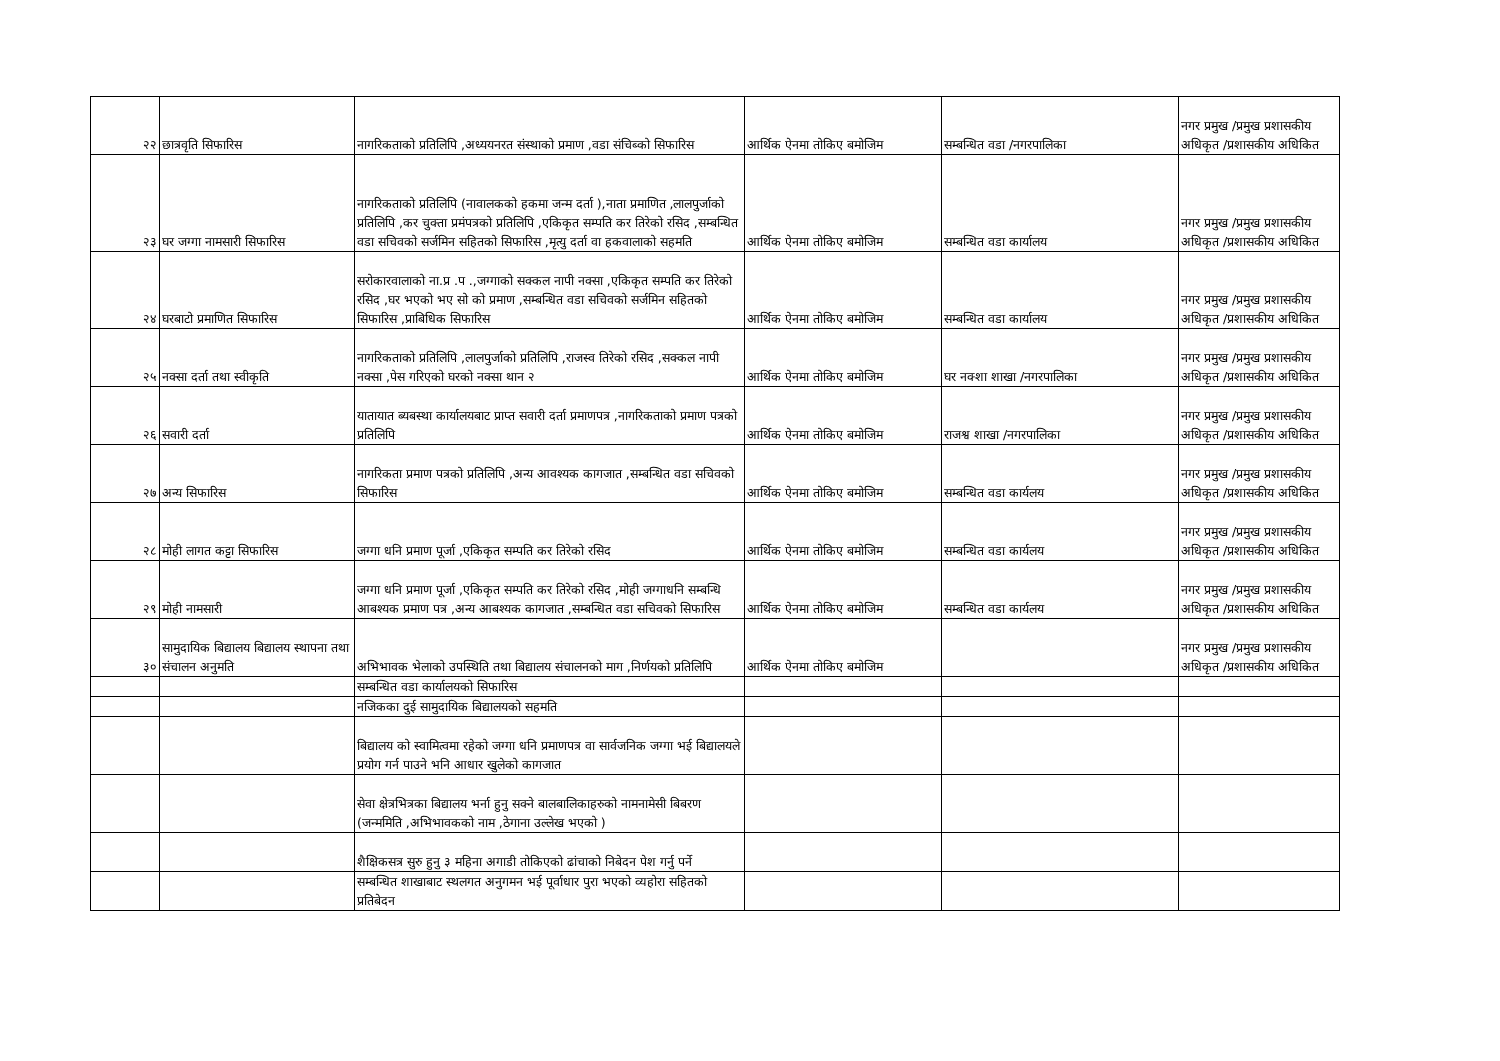| २२ | छात्रवृति सिफारिस | नागरिकताको प्रतिलिपि ,अध्ययनरत संस्थाको प्रमाण ,वडा संचिब्को सिफारिस | आर्थिक ऐनमा तोकिए बमोजिम | सम्बन्धित वडा /नगरपालिका | नगर प्रमुख /प्रमुख प्रशासकीय अधिकृत /प्रशासकीय अधिकित |
| २३ | घर जग्गा नामसारी सिफारिस | नागरिकताको प्रतिलिपि (नावालकको हकमा जन्म दर्ता ),नाता प्रमाणित ,लालपुर्जाको प्रतिलिपि ,कर चुक्ता प्रमंपत्रको प्रतिलिपि ,एकिकृत सम्पति कर तिरेको रसिद ,सम्बन्धित वडा सचिवको सर्जमिन सहितको सिफारिस ,मृत्यु दर्ता वा हकवालाको सहमति | आर्थिक ऐनमा तोकिए बमोजिम | सम्बन्धित वडा कार्यालय | नगर प्रमुख /प्रमुख प्रशासकीय अधिकृत /प्रशासकीय अधिकित |
| २४ | घरबाटो प्रमाणित सिफारिस | सरोकारवालाको ना.प्र .प .,जग्गाको सक्कल नापी नक्सा ,एकिकृत सम्पति कर तिरेको रसिद ,घर भएको भए सो को प्रमाण ,सम्बन्धित वडा सचिवको सर्जमिन सहितको सिफारिस ,प्राबिधिक सिफारिस | आर्थिक ऐनमा तोकिए बमोजिम | सम्बन्धित वडा कार्यालय | नगर प्रमुख /प्रमुख प्रशासकीय अधिकृत /प्रशासकीय अधिकित |
| २५ | नक्सा दर्ता तथा स्वीकृति | नागरिकताको प्रतिलिपि ,लालपुर्जाको प्रतिलिपि ,राजस्व तिरेको रसिद ,सक्कल नापी नक्सा ,पेस गरिएको घरको नक्सा थान २ | आर्थिक ऐनमा तोकिए बमोजिम | घर नक्शा शाखा /नगरपालिका | नगर प्रमुख /प्रमुख प्रशासकीय अधिकृत /प्रशासकीय अधिकित |
| २६ | सवारी दर्ता | यातायात ब्यबस्था कार्यालयबाट प्राप्त सवारी दर्ता प्रमाणपत्र ,नागरिकताको प्रमाण पत्रको प्रतिलिपि | आर्थिक ऐनमा तोकिए बमोजिम | राजश्व शाखा /नगरपालिका | नगर प्रमुख /प्रमुख प्रशासकीय अधिकृत /प्रशासकीय अधिकित |
| २७ | अन्य सिफारिस | नागरिकता प्रमाण पत्रको प्रतिलिपि ,अन्य आवश्यक कागजात ,सम्बन्धित वडा सचिवको सिफारिस | आर्थिक ऐनमा तोकिए बमोजिम | सम्बन्धित वडा कार्यलय | नगर प्रमुख /प्रमुख प्रशासकीय अधिकृत /प्रशासकीय अधिकित |
| २८ | मोही लागत कट्टा सिफारिस | जग्गा धनि प्रमाण पूर्जा ,एकिकृत सम्पति कर तिरेको रसिद | आर्थिक ऐनमा तोकिए बमोजिम | सम्बन्धित वडा कार्यलय | नगर प्रमुख /प्रमुख प्रशासकीय अधिकृत /प्रशासकीय अधिकित |
| २९ | मोही नामसारी | जग्गा धनि प्रमाण पूर्जा ,एकिकृत सम्पति कर तिरेको रसिद ,मोही जग्गाधनि सम्बन्धि आबश्यक प्रमाण पत्र ,अन्य आबश्यक कागजात ,सम्बन्धित वडा सचिवको सिफारिस | आर्थिक ऐनमा तोकिए बमोजिम | सम्बन्धित वडा कार्यलय | नगर प्रमुख /प्रमुख प्रशासकीय अधिकृत /प्रशासकीय अधिकित |
| ३० | सामुदायिक बिद्यालय बिद्यालय स्थापना तथा संचालन अनुमति | अभिभावक भेलाको उपस्थिति तथा बिद्यालय संचालनको माग ,निर्णयको प्रतिलिपि | आर्थिक ऐनमा तोकिए बमोजिम | | नगर प्रमुख /प्रमुख प्रशासकीय अधिकृत /प्रशासकीय अधिकित |
| | | सम्बन्धित वडा कार्यालयको सिफारिस | | | |
| | | नजिकका दुई सामुदायिक बिद्यालयको सहमति | | | |
| | | बिद्यालय को स्वामित्वमा रहेको जग्गा धनि प्रमाणपत्र वा सार्वजनिक जग्गा भई बिद्यालयले प्रयोग गर्न पाउने भनि आधार खुलेको कागजात | | | |
| | | सेवा क्षेत्रभित्रका बिद्यालय भर्ना हुनु सक्ने बालबालिकाहरुको नामनामेसी बिबरण (जन्ममिति ,अभिभावकको नाम ,ठेगाना उल्लेख भएको ) | | | |
| | | शैक्षिकसत्र सुरु हुनु ३ महिना अगाडी तोकिएको ढांचाको निबेदन पेश गर्नु पर्ने | | | |
| | | सम्बन्धित शाखाबाट स्थलगत अनुगमन भई पूर्वाधार पुरा भएको व्यहोरा सहितको प्रतिबेदन | | | |